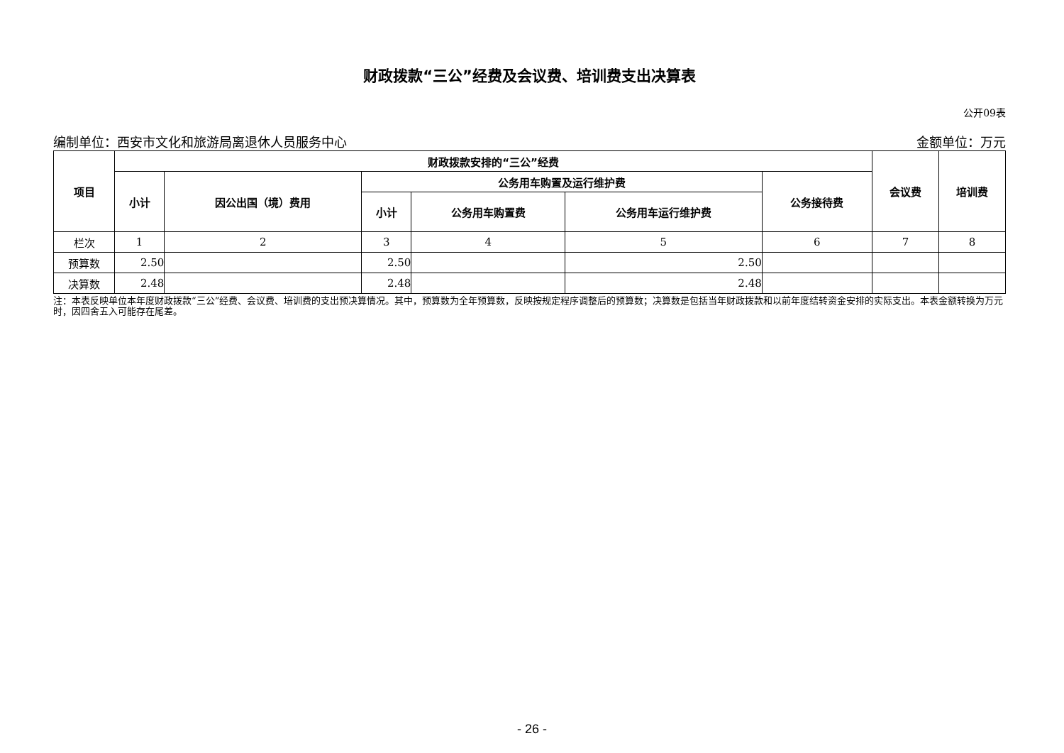财政拨款“三公”经费及会议费、培训费支出决算表
公开09表
编制单位：西安市文化和旅游局离退休人员服务中心 金额单位：万元
| 项目 | 财政拨款安排的“三公”经费 | | | | | | 会议费 | 培训费 |
| --- | --- | --- | --- | --- | --- | --- | --- | --- |
| | 小计 | 因公出国（境）费用 | 公务用车购置及运行维护费 | | | 公务接待费 | | |
| | | | 小计 | 公务用车购置费 | 公务用车运行维护费 | | | |
| 栏次 | 1 | 2 | 3 | 4 | 5 | 6 | 7 | 8 |
| 预算数 | 2.50 | | 2.50 | | 2.50 | | | |
| 决算数 | 2.48 | | 2.48 | | 2.48 | | | |
注：本表反映单位本年度财政拨款“三公”经费、会议费、培训费的支出预决算情况。其中，预算数为全年预算数，反映按规定程序调整后的预算数；决算数是包括当年财政拨款和以前年度结转资金安排的实际支出。本表金额转换为万元时，因四舍五入可能存在尾差。
- 26 -